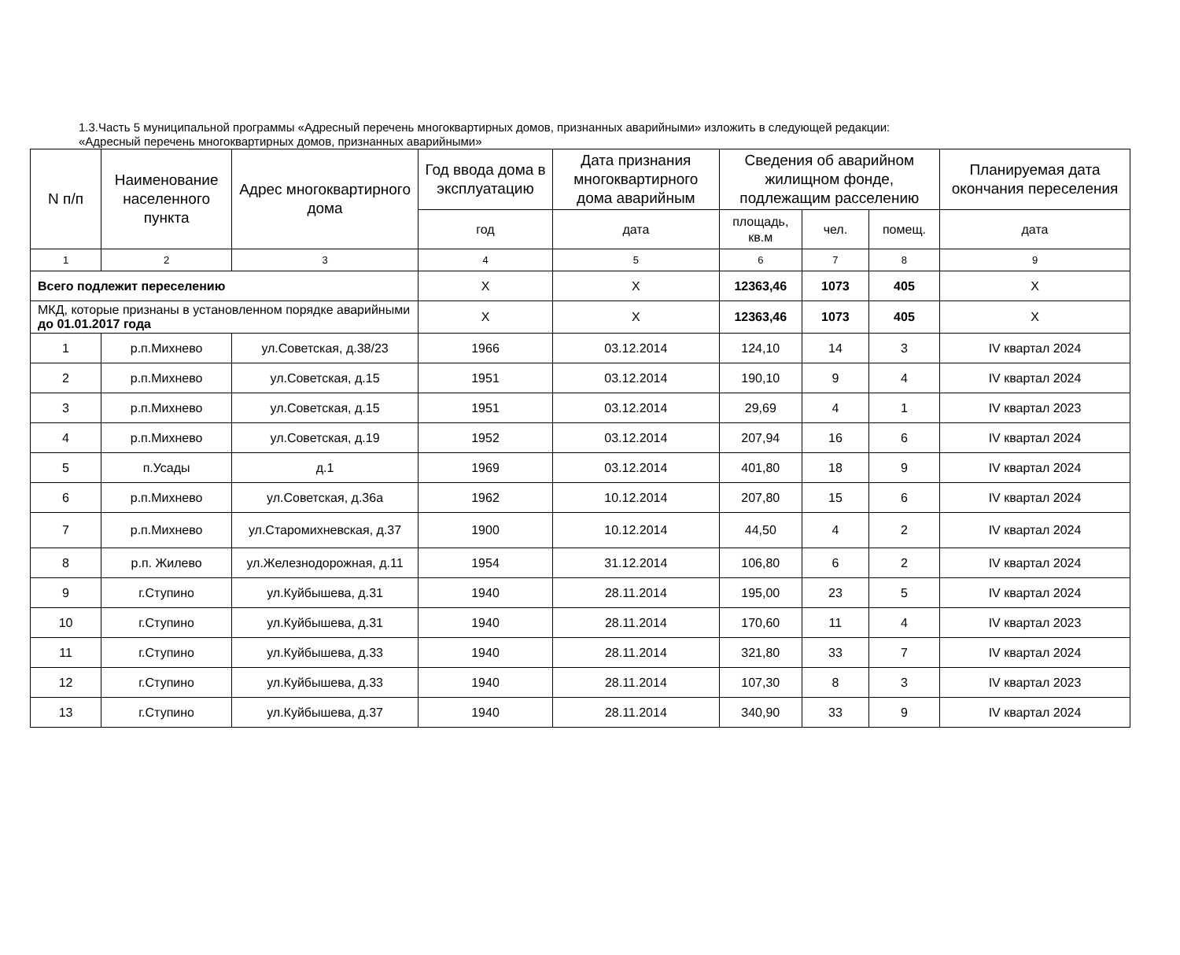1.3.Часть 5 муниципальной программы «Адресный перечень многоквартирных домов, признанных аварийными» изложить в следующей редакции:
«Адресный перечень многоквартирных домов, признанных аварийными»
| N п/п | Наименование населенного пункта | Адрес многоквартирного дома | Год ввода дома в эксплуатацию | Дата признания многоквартирного дома аварийным | Сведения об аварийном жилищном фонде, подлежащим расселению | | | Планируемая дата окончания переселения |
| --- | --- | --- | --- | --- | --- | --- | --- | --- |
| | | | год | дата | площадь, кв.м | чел. | помещ. | дата |
| 1 | 2 | 3 | 4 | 5 | 6 | 7 | 8 | 9 |
| Всего подлежит переселению | | | X | X | 12363,46 | 1073 | 405 | X |
| МКД, которые признаны в установленном порядке аварийными до 01.01.2017 года | | | X | X | 12363,46 | 1073 | 405 | X |
| 1 | р.п.Михнево | ул.Советская, д.38/23 | 1966 | 03.12.2014 | 124,10 | 14 | 3 | IV квартал 2024 |
| 2 | р.п.Михнево | ул.Советская, д.15 | 1951 | 03.12.2014 | 190,10 | 9 | 4 | IV квартал 2024 |
| 3 | р.п.Михнево | ул.Советская, д.15 | 1951 | 03.12.2014 | 29,69 | 4 | 1 | IV квартал 2023 |
| 4 | р.п.Михнево | ул.Советская, д.19 | 1952 | 03.12.2014 | 207,94 | 16 | 6 | IV квартал 2024 |
| 5 | п.Усады | д.1 | 1969 | 03.12.2014 | 401,80 | 18 | 9 | IV квартал 2024 |
| 6 | р.п.Михнево | ул.Советская, д.36а | 1962 | 10.12.2014 | 207,80 | 15 | 6 | IV квартал 2024 |
| 7 | р.п.Михнево | ул.Старомихневская, д.37 | 1900 | 10.12.2014 | 44,50 | 4 | 2 | IV квартал 2024 |
| 8 | р.п. Жилево | ул.Железнодорожная, д.11 | 1954 | 31.12.2014 | 106,80 | 6 | 2 | IV квартал 2024 |
| 9 | г.Ступино | ул.Куйбышева, д.31 | 1940 | 28.11.2014 | 195,00 | 23 | 5 | IV квартал 2024 |
| 10 | г.Ступино | ул.Куйбышева, д.31 | 1940 | 28.11.2014 | 170,60 | 11 | 4 | IV квартал 2023 |
| 11 | г.Ступино | ул.Куйбышева, д.33 | 1940 | 28.11.2014 | 321,80 | 33 | 7 | IV квартал 2024 |
| 12 | г.Ступино | ул.Куйбышева, д.33 | 1940 | 28.11.2014 | 107,30 | 8 | 3 | IV квартал 2023 |
| 13 | г.Ступино | ул.Куйбышева, д.37 | 1940 | 28.11.2014 | 340,90 | 33 | 9 | IV квартал 2024 |